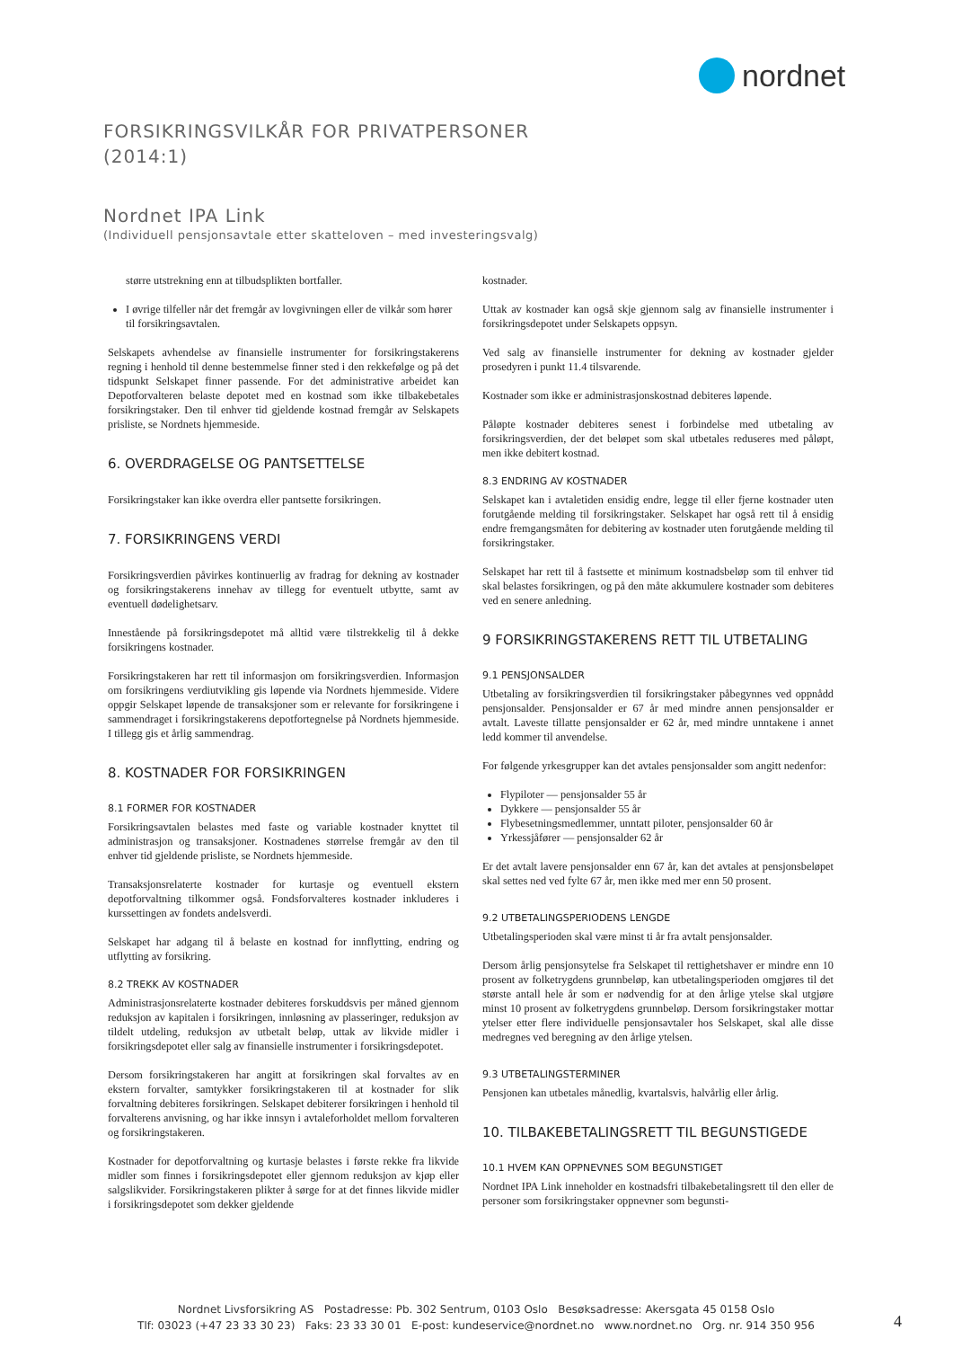nordnet
FORSIKRINGSVILKÅR FOR PRIVATPERSONER
(2014:1)
Nordnet IPA Link
(Individuell pensjonsavtale etter skatteloven – med investeringsvalg)
større utstrekning enn at tilbudsplikten bortfaller.
I øvrige tilfeller når det fremgår av lovgivningen eller de vilkår som hører til forsikringsavtalen.
Selskapets avhendelse av finansielle instrumenter for forsikringstakerens regning i henhold til denne bestemmelse finner sted i den rekkefølge og på det tidspunkt Selskapet finner passende. For det administrative arbeidet kan Depotforvalteren belaste depotet med en kostnad som ikke tilbakebetales forsikringstaker. Den til enhver tid gjeldende kostnad fremgår av Selskapets prisliste, se Nordnets hjemmeside.
6. OVERDRAGELSE OG PANTSETTELSE
Forsikringstaker kan ikke overdra eller pantsette forsikringen.
7. FORSIKRINGENS VERDI
Forsikringsverdien påvirkes kontinuerlig av fradrag for dekning av kostnader og forsikringstakerens innehav av tillegg for eventuelt utbytte, samt av eventuell dødelighetsarv.
Innestående på forsikringsdepotet må alltid være tilstrekkelig til å dekke forsikringens kostnader.
Forsikringstakeren har rett til informasjon om forsikringsverdien. Informasjon om forsikringens verdiutvikling gis løpende via Nordnets hjemmeside. Videre oppgir Selskapet løpende de transaksjoner som er relevante for forsikringene i sammendraget i forsikringstakerens depotfortegnelse på Nordnets hjemmeside. I tillegg gis et årlig sammendrag.
8. KOSTNADER FOR FORSIKRINGEN
8.1 FORMER FOR KOSTNADER
Forsikringsavtalen belastes med faste og variable kostnader knyttet til administrasjon og transaksjoner. Kostnadenes størrelse fremgår av den til enhver tid gjeldende prisliste, se Nordnets hjemmeside.
Transaksjonsrelaterte kostnader for kurtasje og eventuell ekstern depotforvaltning tilkommer også. Fondsforvalteres kostnader inkluderes i kurssettingen av fondets andelsverdi.
Selskapet har adgang til å belaste en kostnad for innflytting, endring og utflytting av forsikring.
8.2 TREKK AV KOSTNADER
Administrasjonsrelaterte kostnader debiteres forskuddsvis per måned gjennom reduksjon av kapitalen i forsikringen, innløsning av plasseringer, reduksjon av tildelt utdeling, reduksjon av utbetalt beløp, uttak av likvide midler i forsikringsdepotet eller salg av finansielle instrumenter i forsikringsdepotet.
Dersom forsikringstakeren har angitt at forsikringen skal forvaltes av en ekstern forvalter, samtykker forsikringstakeren til at kostnader for slik forvaltning debiteres forsikringen. Selskapet debiterer forsikringen i henhold til forvalterens anvisning, og har ikke innsyn i avtaleforholdet mellom forvalteren og forsikringstakeren.
Kostnader for depotforvaltning og kurtasje belastes i første rekke fra likvide midler som finnes i forsikringsdepotet eller gjennom reduksjon av kjøp eller salgslikvider. Forsikringstakeren plikter å sørge for at det finnes likvide midler i forsikringsdepotet som dekker gjeldende
kostnader.
Uttak av kostnader kan også skje gjennom salg av finansielle instrumenter i forsikringsdepotet under Selskapets oppsyn.
Ved salg av finansielle instrumenter for dekning av kostnader gjelder prosedyren i punkt 11.4 tilsvarende.
Kostnader som ikke er administrasjonskostnad debiteres løpende.
Påløpte kostnader debiteres senest i forbindelse med utbetaling av forsikringsverdien, der det beløpet som skal utbetales reduseres med påløpt, men ikke debitert kostnad.
8.3 ENDRING AV KOSTNADER
Selskapet kan i avtaletiden ensidig endre, legge til eller fjerne kostnader uten forutgående melding til forsikringstaker. Selskapet har også rett til å ensidig endre fremgangsmåten for debitering av kostnader uten forutgående melding til forsikringstaker.
Selskapet har rett til å fastsette et minimum kostnadsbeløp som til enhver tid skal belastes forsikringen, og på den måte akkumulere kostnader som debiteres ved en senere anledning.
9 FORSIKRINGSTAKERENS RETT TIL UTBETALING
9.1 PENSJONSALDER
Utbetaling av forsikringsverdien til forsikringstaker påbegynnes ved oppnådd pensjonsalder. Pensjonsalder er 67 år med mindre annen pensjonsalder er avtalt. Laveste tillatte pensjonsalder er 62 år, med mindre unntakene i annet ledd kommer til anvendelse.
For følgende yrkesgrupper kan det avtales pensjonsalder som angitt nedenfor:
Flypiloter — pensjonsalder 55 år
Dykkere — pensjonsalder 55 år
Flybesetningsmedlemmer, unntatt piloter, pensjonsalder 60 år
Yrkessjåfører — pensjonsalder 62 år
Er det avtalt lavere pensjonsalder enn 67 år, kan det avtales at pensjonsbeløpet skal settes ned ved fylte 67 år, men ikke med mer enn 50 prosent.
9.2 UTBETALINGSPERIODENS LENGDE
Utbetalingsperioden skal være minst ti år fra avtalt pensjonsalder.
Dersom årlig pensjonsytelse fra Selskapet til rettighetshaver er mindre enn 10 prosent av folketrygdens grunnbeløp, kan utbetalingsperioden omgjøres til det største antall hele år som er nødvendig for at den årlige ytelse skal utgjøre minst 10 prosent av folketrygdens grunnbeløp. Dersom forsikringstaker mottar ytelser etter flere individuelle pensjonsavtaler hos Selskapet, skal alle disse medregnes ved beregning av den årlige ytelsen.
9.3 UTBETALINGSTERMINER
Pensjonen kan utbetales månedlig, kvartalsvis, halvårlig eller årlig.
10. TILBAKEBETALINGSRETT TIL BEGUNSTIGEDE
10.1 HVEM KAN OPPNEVNES SOM BEGUNSTIGET
Nordnet IPA Link inneholder en kostnadsfri tilbakebetalingsrett til den eller de personer som forsikringstaker oppnevner som begunsti-
Nordnet Livsforsikring AS Postadresse: Pb. 302 Sentrum, 0103 Oslo Besøksadresse: Akersgata 45 0158 Oslo
Tlf: 03023 (+47 23 33 30 23) Faks: 23 33 30 01 E-post: kundeservice@nordnet.no www.nordnet.no Org. nr. 914 350 956
4